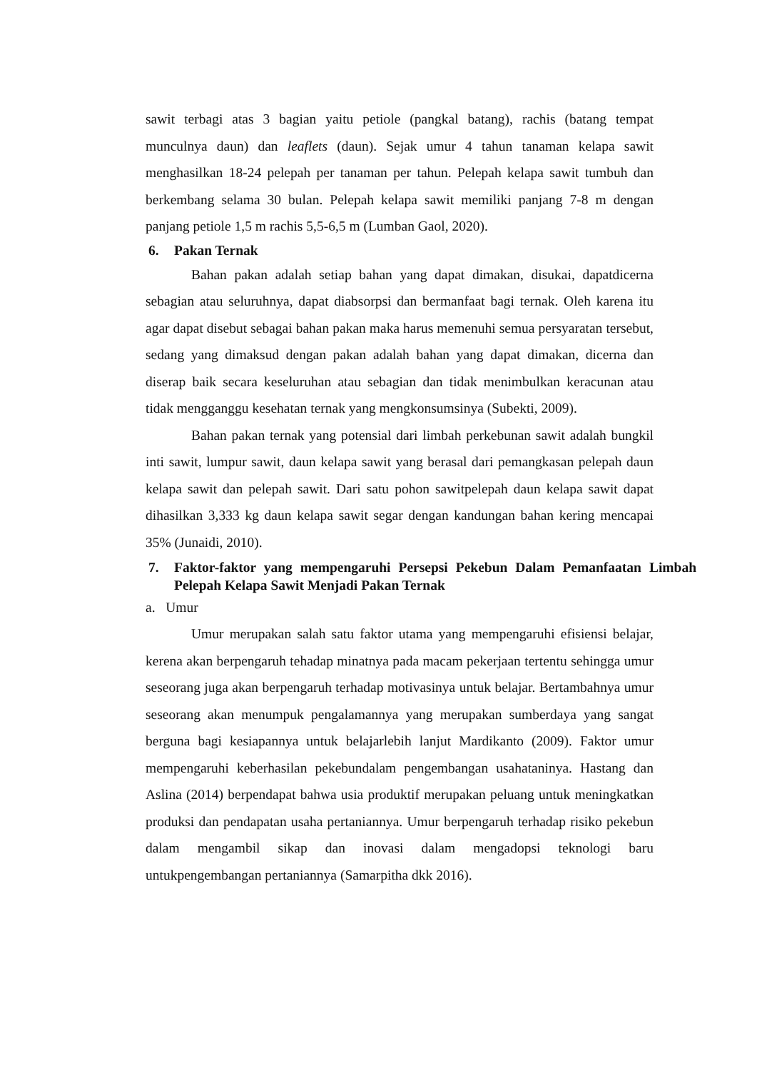sawit terbagi atas 3 bagian yaitu petiole (pangkal batang), rachis (batang tempat munculnya daun) dan leaflets (daun). Sejak umur 4 tahun tanaman kelapa sawit menghasilkan 18-24 pelepah per tanaman per tahun. Pelepah kelapa sawit tumbuh dan berkembang selama 30 bulan. Pelepah kelapa sawit memiliki panjang 7-8 m dengan panjang petiole 1,5 m rachis 5,5-6,5 m (Lumban Gaol, 2020).
6. Pakan Ternak
Bahan pakan adalah setiap bahan yang dapat dimakan, disukai, dapatdicerna sebagian atau seluruhnya, dapat diabsorpsi dan bermanfaat bagi ternak. Oleh karena itu agar dapat disebut sebagai bahan pakan maka harus memenuhi semua persyaratan tersebut, sedang yang dimaksud dengan pakan adalah bahan yang dapat dimakan, dicerna dan diserap baik secara keseluruhan atau sebagian dan tidak menimbulkan keracunan atau tidak mengganggu kesehatan ternak yang mengkonsumsinya (Subekti, 2009).
Bahan pakan ternak yang potensial dari limbah perkebunan sawit adalah bungkil inti sawit, lumpur sawit, daun kelapa sawit yang berasal dari pemangkasan pelepah daun kelapa sawit dan pelepah sawit. Dari satu pohon sawitpelepah daun kelapa sawit dapat dihasilkan 3,333 kg daun kelapa sawit segar dengan kandungan bahan kering mencapai 35% (Junaidi, 2010).
7. Faktor-faktor yang mempengaruhi Persepsi Pekebun Dalam Pemanfaatan Limbah Pelepah Kelapa Sawit Menjadi Pakan Ternak
a. Umur
Umur merupakan salah satu faktor utama yang mempengaruhi efisiensi belajar, kerena akan berpengaruh tehadap minatnya pada macam pekerjaan tertentu sehingga umur seseorang juga akan berpengaruh terhadap motivasinya untuk belajar. Bertambahnya umur seseorang akan menumpuk pengalamannya yang merupakan sumberdaya yang sangat berguna bagi kesiapannya untuk belajarlebih lanjut Mardikanto (2009). Faktor umur mempengaruhi keberhasilan pekebundalam pengembangan usahataninya. Hastang dan Aslina (2014) berpendapat bahwa usia produktif merupakan peluang untuk meningkatkan produksi dan pendapatan usaha pertaniannya. Umur berpengaruh terhadap risiko pekebun dalam mengambil sikap dan inovasi dalam mengadopsi teknologi baru untukpengembangan pertaniannya (Samarpitha dkk 2016).